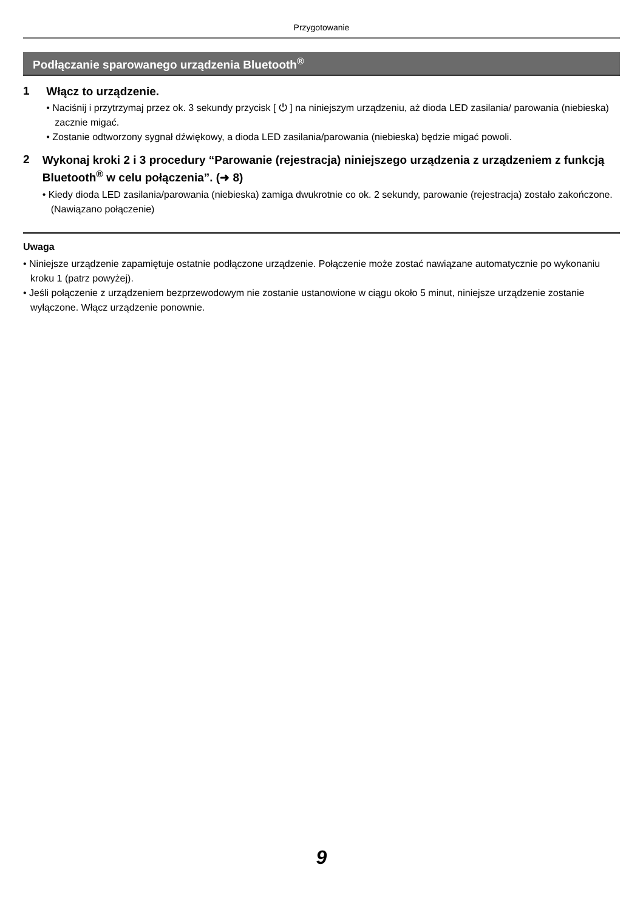Przygotowanie
Podłączanie sparowanego urządzenia Bluetooth<sup>®</sup>
1
Włącz to urządzenie.
• Naciśnij i przytrzymaj przez ok. 3 sekundy przycisk [ ⏻ ] na niniejszym urządzeniu, aż dioda LED zasilania/ parowania (niebieska) zacznie migać.
• Zostanie odtworzony sygnał dźwiękowy, a dioda LED zasilania/parowania (niebieska) będzie migać powoli.
2
Wykonaj kroki 2 i 3 procedury “Parowanie (rejestracja) niniejszego urządzenia z urządzeniem z funkcją Bluetooth<sup>®</sup> w celu połączenia”. (➜ 8)
• Kiedy dioda LED zasilania/parowania (niebieska) zamiga dwukrotnie co ok. 2 sekundy, parowanie (rejestracja) zostało zakończone. (Nawiązano połączenie)
Uwaga
• Niniejsze urządzenie zapamiętuje ostatnie podłączone urządzenie. Połączenie może zostać nawiązane automatycznie po wykonaniu kroku 1 (patrz powyżej).
• Jeśli połączenie z urządzeniem bezprzewodowym nie zostanie ustanowione w ciągu około 5 minut, niniejsze urządzenie zostanie wyłączone. Włącz urządzenie ponownie.
9